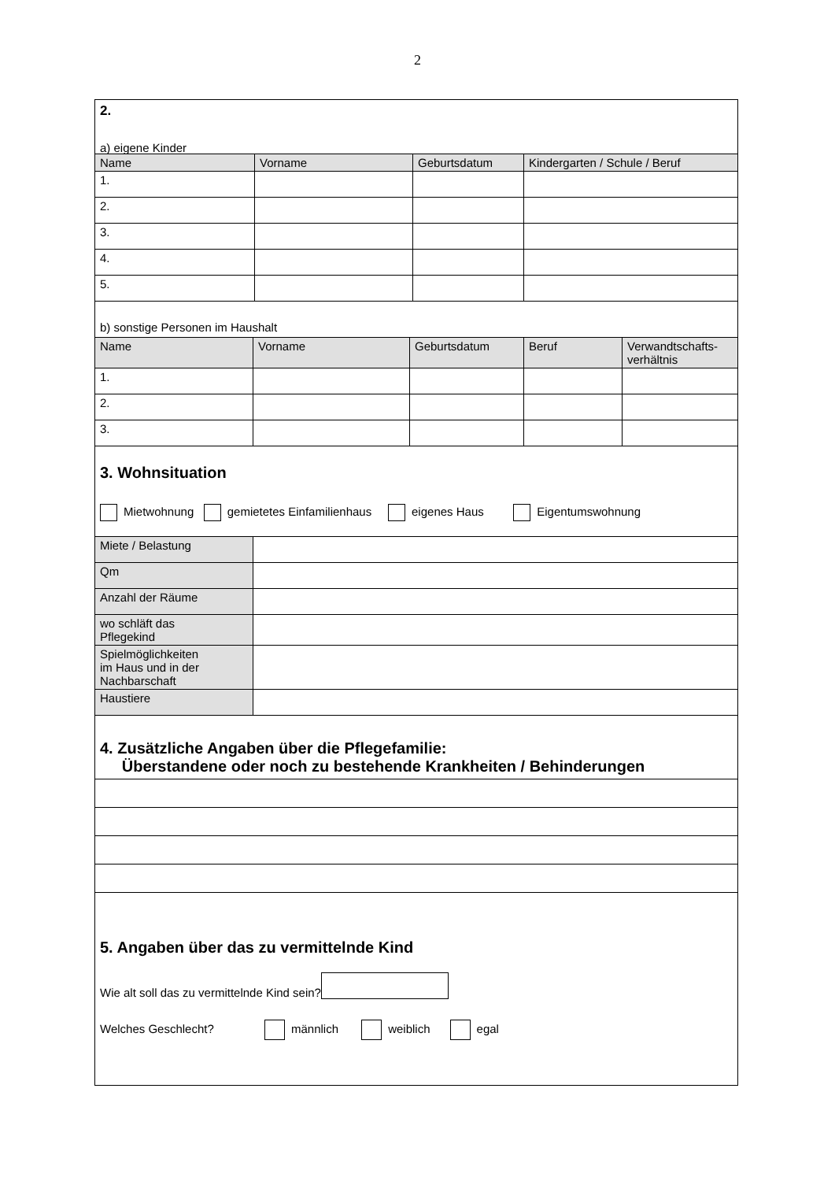2
2.
a) eigene Kinder
| Name | Vorname | Geburtsdatum | Kindergarten / Schule / Beruf |
| --- | --- | --- | --- |
| 1. | | | |
| 2. | | | |
| 3. | | | |
| 4. | | | |
| 5. | | | |
b) sonstige Personen im Haushalt
| Name | Vorname | Geburtsdatum | Beruf | Verwandtschafts- verhältnis |
| --- | --- | --- | --- | --- |
| 1. | | | | |
| 2. | | | | |
| 3. | | | | |
3. Wohnsituation
Mietwohnung gemietetes Einfamilienhaus eigenes Haus Eigentumswohnung
| Miete / Belastung | |
| Qm | |
| Anzahl der Räume | |
| wo schläft das Pflegekind | |
| Spielmöglichkeiten im Haus und in der Nachbarschaft | |
| Haustiere | |
4. Zusätzliche Angaben über die Pflegefamilie:
Überstandene oder noch zu bestehende Krankheiten / Behinderungen
5. Angaben über das zu vermittelnde Kind
Wie alt soll das zu vermittelnde Kind sein?
Welches Geschlecht? männlich weiblich egal